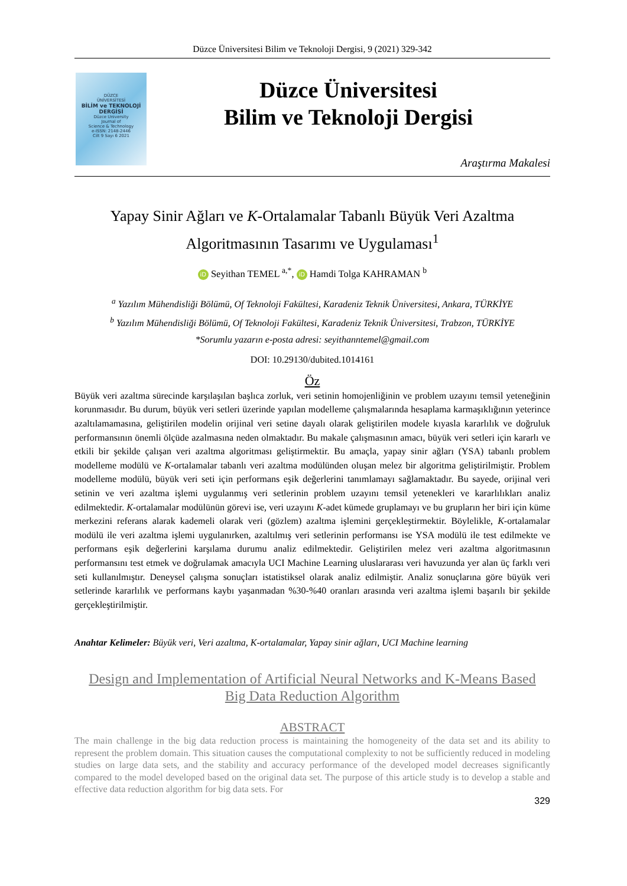Düzce Üniversitesi Bilim ve Teknoloji Dergisi, 9 (2021) 329-342
DÜZCE
ÜNİVERSİTESİ
BİLİM ve TEKNOLOJİ
DERGİSİ
Düzce University
Journal of
Science & Technology
e-ISSN: 2148-2446
Cilt 9 Sayı 6 2021
Düzce Üniversitesi
Bilim ve Teknoloji Dergisi
Araştırma Makalesi
Yapay Sinir Ağları ve K-Ortalamalar Tabanlı Büyük Veri Azaltma
Algoritmasının Tasarımı ve Uygulaması<sup>1</sup>
iD Seyithan TEMEL <sup>a,*</sup>, iD Hamdi Tolga KAHRAMAN <sup>b</sup>
<sup>a</sup> Yazılım Mühendisliği Bölümü, Of Teknoloji Fakültesi, Karadeniz Teknik Üniversitesi, Ankara, TÜRKİYE
<sup>b</sup> Yazılım Mühendisliği Bölümü, Of Teknoloji Fakültesi, Karadeniz Teknik Üniversitesi, Trabzon, TÜRKİYE
*Sorumlu yazarın e-posta adresi: seyithanntemel@gmail.com
DOI: 10.29130/dubited.1014161
Öz
Büyük veri azaltma sürecinde karşılaşılan başlıca zorluk, veri setinin homojenliğinin ve problem uzayını temsil yeteneğinin korunmasıdır. Bu durum, büyük veri setleri üzerinde yapılan modelleme çalışmalarında hesaplama karmaşıklığının yeterince azaltılamamasına, geliştirilen modelin orijinal veri setine dayalı olarak geliştirilen modele kıyasla kararlılık ve doğruluk performansının önemli ölçüde azalmasına neden olmaktadır. Bu makale çalışmasının amacı, büyük veri setleri için kararlı ve etkili bir şekilde çalışan veri azaltma algoritması geliştirmektir. Bu amaçla, yapay sinir ağları (YSA) tabanlı problem modelleme modülü ve K-ortalamalar tabanlı veri azaltma modülünden oluşan melez bir algoritma geliştirilmiştir. Problem modelleme modülü, büyük veri seti için performans eşik değerlerini tanımlamayı sağlamaktadır. Bu sayede, orijinal veri setinin ve veri azaltma işlemi uygulanmış veri setlerinin problem uzayını temsil yetenekleri ve kararlılıkları analiz edilmektedir. K-ortalamalar modülünün görevi ise, veri uzayını K-adet kümede gruplamayı ve bu grupların her biri için küme merkezini referans alarak kademeli olarak veri (gözlem) azaltma işlemini gerçekleştirmektir. Böylelikle, K-ortalamalar modülü ile veri azaltma işlemi uygulanırken, azaltılmış veri setlerinin performansı ise YSA modülü ile test edilmekte ve performans eşik değerlerini karşılama durumu analiz edilmektedir. Geliştirilen melez veri azaltma algoritmasının performansını test etmek ve doğrulamak amacıyla UCI Machine Learning uluslararası veri havuzunda yer alan üç farklı veri seti kullanılmıştır. Deneysel çalışma sonuçları istatistiksel olarak analiz edilmiştir. Analiz sonuçlarına göre büyük veri setlerinde kararlılık ve performans kaybı yaşanmadan %30-%40 oranları arasında veri azaltma işlemi başarılı bir şekilde gerçekleştirilmiştir.
Anahtar Kelimeler: Büyük veri, Veri azaltma, K-ortalamalar, Yapay sinir ağları, UCI Machine learning
Design and Implementation of Artificial Neural Networks and K-Means Based
Big Data Reduction Algorithm
ABSTRACT
The main challenge in the big data reduction process is maintaining the homogeneity of the data set and its ability to represent the problem domain. This situation causes the computational complexity to not be sufficiently reduced in modeling studies on large data sets, and the stability and accuracy performance of the developed model decreases significantly compared to the model developed based on the original data set. The purpose of this article study is to develop a stable and effective data reduction algorithm for big data sets. For
329